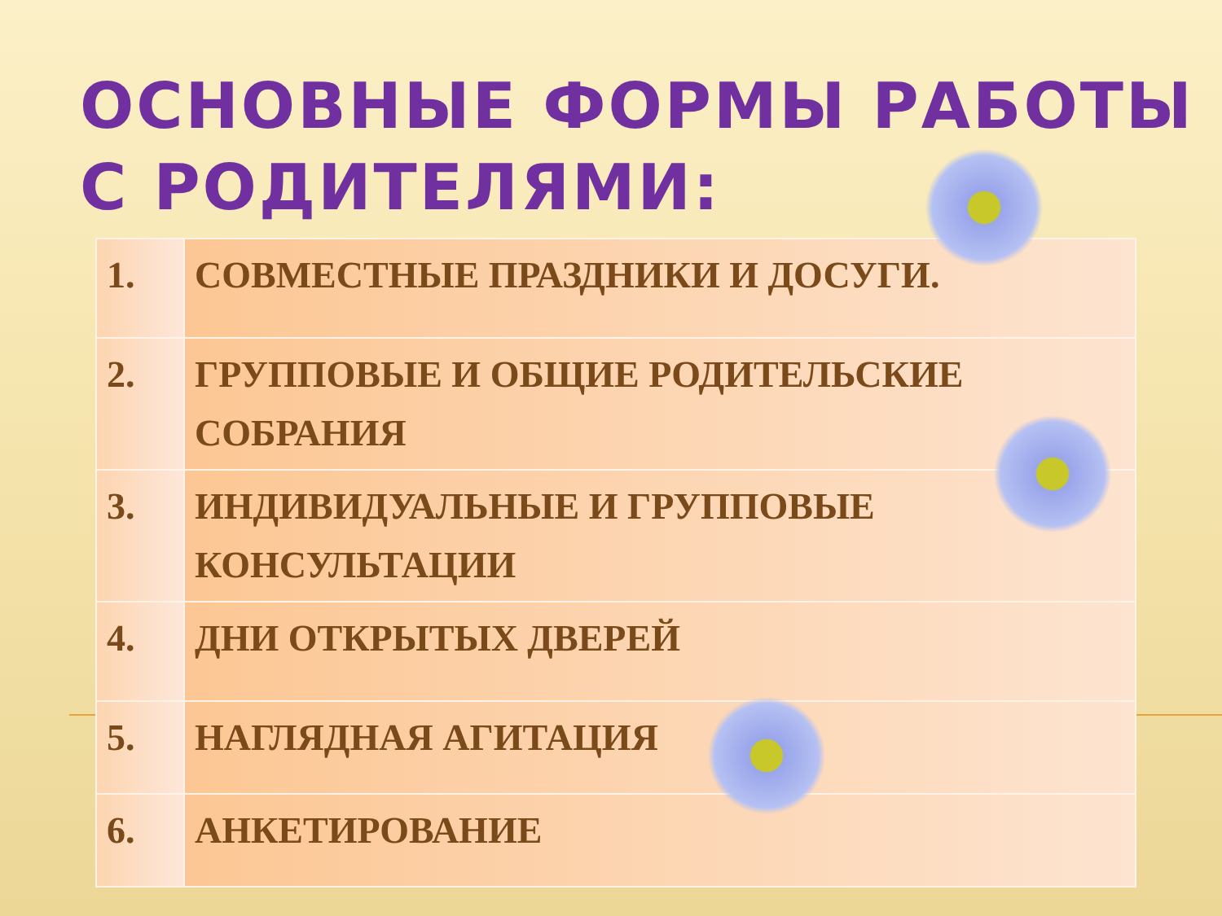ОСНОВНЫЕ ФОРМЫ РАБОТЫ С РОДИТЕЛЯМИ:
| 1. | СОВМЕСТНЫЕ ПРАЗДНИКИ И ДОСУГИ. |
| 2. | ГРУППОВЫЕ И ОБЩИЕ РОДИТЕЛЬСКИЕ СОБРАНИЯ |
| 3. | ИНДИВИДУАЛЬНЫЕ И ГРУППОВЫЕ КОНСУЛЬТАЦИИ |
| 4. | ДНИ ОТКРЫТЫХ ДВЕРЕЙ |
| 5. | НАГЛЯДНАЯ АГИТАЦИЯ |
| 6. | АНКЕТИРОВАНИЕ |